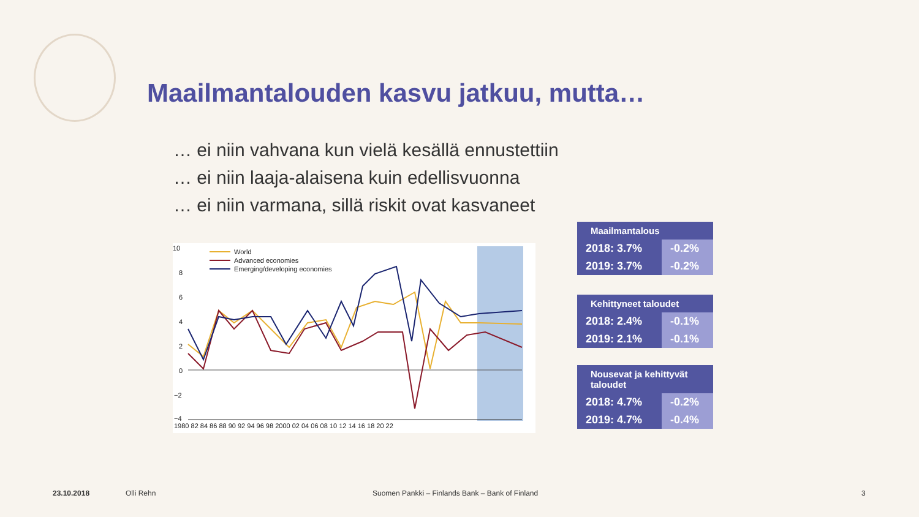Maailmantalouden kasvu jatkuu, mutta…
… ei niin vahvana kun vielä kesällä ennustettiin
… ei niin laaja-alaisena kuin edellisvuonna
… ei niin varmana, sillä riskit ovat kasvaneet
10
8
6
4
2
0
−2
−4
1980 82 84 86 88 90 92 94 96 98 2000 02 04 06 08 10 12 14 16 18 20 22
World
Advanced economies
Emerging/developing economies
| Maailmantalous | |
| --- | --- |
| 2018: 3.7% | -0.2% |
| 2019: 3.7% | -0.2% |
| Kehittyneet taloudet | |
| --- | --- |
| 2018: 2.4% | -0.1% |
| 2019: 2.1% | -0.1% |
| Nousevat ja kehittyvät taloudet | |
| --- | --- |
| 2018: 4.7% | -0.2% |
| 2019: 4.7% | -0.4% |
23.10.2018 Olli Rehn
Suomen Pankki – Finlands Bank – Bank of Finland
3